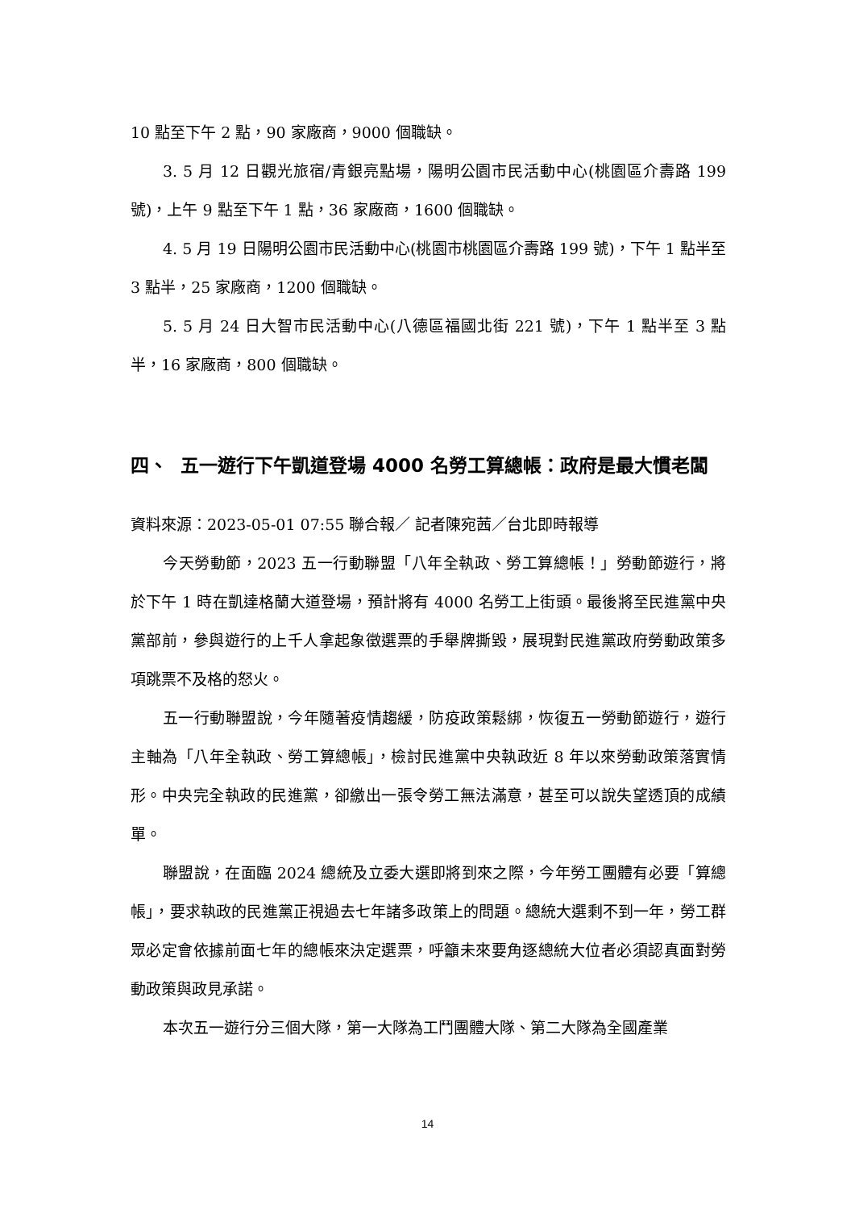10 點至下午 2 點，90 家廠商，9000 個職缺。
3. 5 月 12 日觀光旅宿/青銀亮點場，陽明公園市民活動中心(桃園區介壽路 199 號)，上午 9 點至下午 1 點，36 家廠商，1600 個職缺。
4. 5 月 19 日陽明公園市民活動中心(桃園市桃園區介壽路 199 號)，下午 1 點半至 3 點半，25 家廠商，1200 個職缺。
5. 5 月 24 日大智市民活動中心(八德區福國北街 221 號)，下午 1 點半至 3 點半，16 家廠商，800 個職缺。
四、 五一遊行下午凱道登場 4000 名勞工算總帳：政府是最大慣老闆
資料來源：2023-05-01 07:55 聯合報／ 記者陳宛茜／台北即時報導
今天勞動節，2023 五一行動聯盟「八年全執政、勞工算總帳！」勞動節遊行，將於下午 1 時在凱達格蘭大道登場，預計將有 4000 名勞工上街頭。最後將至民進黨中央黨部前，參與遊行的上千人拿起象徵選票的手舉牌撕毀，展現對民進黨政府勞動政策多項跳票不及格的怒火。
五一行動聯盟說，今年隨著疫情趨緩，防疫政策鬆綁，恢復五一勞動節遊行，遊行主軸為「八年全執政、勞工算總帳」，檢討民進黨中央執政近 8 年以來勞動政策落實情形。中央完全執政的民進黨，卻繳出一張令勞工無法滿意，甚至可以說失望透頂的成績單。
聯盟說，在面臨 2024 總統及立委大選即將到來之際，今年勞工團體有必要「算總帳」，要求執政的民進黨正視過去七年諸多政策上的問題。總統大選剩不到一年，勞工群眾必定會依據前面七年的總帳來決定選票，呼籲未來要角逐總統大位者必須認真面對勞動政策與政見承諾。
本次五一遊行分三個大隊，第一大隊為工鬥團體大隊、第二大隊為全國產業
14